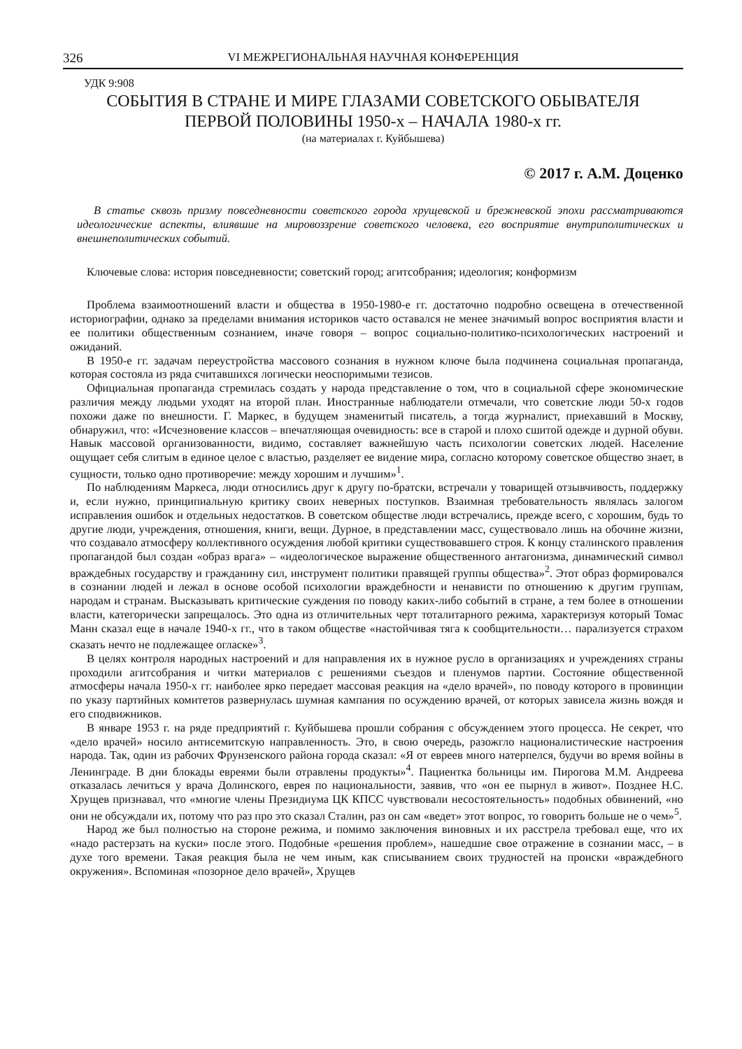326 VI МЕЖРЕГИОНАЛЬНАЯ НАУЧНАЯ КОНФЕРЕНЦИЯ
УДК 9:908
СОБЫТИЯ В СТРАНЕ И МИРЕ ГЛАЗАМИ СОВЕТСКОГО ОБЫВАТЕЛЯ
ПЕРВОЙ ПОЛОВИНЫ 1950-х – НАЧАЛА 1980-х гг.
(на материалах г. Куйбышева)
© 2017 г. А.М. Доценко
В статье сквозь призму повседневности советского города хрущевской и брежневской эпохи рассматриваются идеологические аспекты, влиявшие на мировоззрение советского человека, его восприятие внутриполитических и внешнеполитических событий.
Ключевые слова: история повседневности; советский город; агитсобрания; идеология; конформизм
Проблема взаимоотношений власти и общества в 1950-1980-е гг. достаточно подробно освещена в отечественной историографии, однако за пределами внимания историков часто оставался не менее значимый вопрос восприятия власти и ее политики общественным сознанием, иначе говоря – вопрос социально-политико-психологических настроений и ожиданий.
В 1950-е гг. задачам переустройства массового сознания в нужном ключе была подчинена социальная пропаганда, которая состояла из ряда считавшихся логически неоспоримыми тезисов.
Официальная пропаганда стремилась создать у народа представление о том, что в социальной сфере экономические различия между людьми уходят на второй план. Иностранные наблюдатели отмечали, что советские люди 50-х годов похожи даже по внешности. Г. Маркес, в будущем знаменитый писатель, а тогда журналист, приехавший в Москву, обнаружил, что: «Исчезновение классов – впечатляющая очевидность: все в старой и плохо сшитой одежде и дурной обуви. Навык массовой организованности, видимо, составляет важнейшую часть психологии советских людей. Население ощущает себя слитым в единое целое с властью, разделяет ее видение мира, согласно которому советское общество знает, в сущности, только одно противоречие: между хорошим и лучшим»<sup>1</sup>.
По наблюдениям Маркеса, люди относились друг к другу по-братски, встречали у товарищей отзывчивость, поддержку и, если нужно, принципиальную критику своих неверных поступков. Взаимная требовательность являлась залогом исправления ошибок и отдельных недостатков. В советском обществе люди встречались, прежде всего, с хорошим, будь то другие люди, учреждения, отношения, книги, вещи. Дурное, в представлении масс, существовало лишь на обочине жизни, что создавало атмосферу коллективного осуждения любой критики существовавшего строя. К концу сталинского правления пропагандой был создан «образ врага» – «идеологическое выражение общественного антагонизма, динамический символ враждебных государству и гражданину сил, инструмент политики правящей группы общества»<sup>2</sup>. Этот образ формировался в сознании людей и лежал в основе особой психологии враждебности и ненависти по отношению к другим группам, народам и странам. Высказывать критические суждения по поводу каких-либо событий в стране, а тем более в отношении власти, категорически запрещалось. Это одна из отличительных черт тоталитарного режима, характеризуя который Томас Манн сказал еще в начале 1940-х гг., что в таком обществе «настойчивая тяга к сообщительности… парализуется страхом сказать нечто не подлежащее огласке»<sup>3</sup>.
В целях контроля народных настроений и для направления их в нужное русло в организациях и учреждениях страны проходили агитсобрания и читки материалов с решениями съездов и пленумов партии. Состояние общественной атмосферы начала 1950-х гг. наиболее ярко передает массовая реакция на «дело врачей», по поводу которого в провинции по указу партийных комитетов развернулась шумная кампания по осуждению врачей, от которых зависела жизнь вождя и его сподвижников.
В январе 1953 г. на ряде предприятий г. Куйбышева прошли собрания с обсуждением этого процесса. Не секрет, что «дело врачей» носило антисемитскую направленность. Это, в свою очередь, разожгло националистические настроения народа. Так, один из рабочих Фрунзенского района города сказал: «Я от евреев много натерпелся, будучи во время войны в Ленинграде. В дни блокады евреями были отравлены продукты»<sup>4</sup>. Пациентка больницы им. Пирогова М.М. Андреева отказалась лечиться у врача Долинского, еврея по национальности, заявив, что «он ее пырнул в живот». Позднее Н.С. Хрущев признавал, что «многие члены Президиума ЦК КПСС чувствовали несостоятельность» подобных обвинений, «но они не обсуждали их, потому что раз про это сказал Сталин, раз он сам «ведет» этот вопрос, то говорить больше не о чем»<sup>5</sup>.
Народ же был полностью на стороне режима, и помимо заключения виновных и их расстрела требовал еще, что их «надо растерзать на куски» после этого. Подобные «решения проблем», нашедшие свое отражение в сознании масс, – в духе того времени. Такая реакция была не чем иным, как списыванием своих трудностей на происки «враждебного окружения». Вспоминая «позорное дело врачей», Хрущев